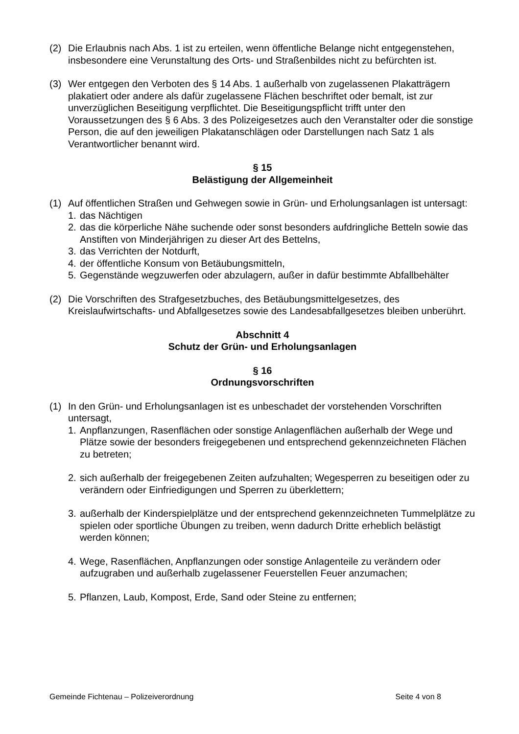(2) Die Erlaubnis nach Abs. 1 ist zu erteilen, wenn öffentliche Belange nicht entgegenstehen, insbesondere eine Verunstaltung des Orts- und Straßenbildes nicht zu befürchten ist.
(3) Wer entgegen den Verboten des § 14 Abs. 1 außerhalb von zugelassenen Plakatträgern plakatiert oder andere als dafür zugelassene Flächen beschriftet oder bemalt, ist zur unverzüglichen Beseitigung verpflichtet. Die Beseitigungspflicht trifft unter den Voraussetzungen des § 6 Abs. 3 des Polizeigesetzes auch den Veranstalter oder die sonstige Person, die auf den jeweiligen Plakatanschlägen oder Darstellungen nach Satz 1 als Verantwortlicher benannt wird.
§ 15
Belästigung der Allgemeinheit
(1) Auf öffentlichen Straßen und Gehwegen sowie in Grün- und Erholungsanlagen ist untersagt:
1. das Nächtigen
2. das die körperliche Nähe suchende oder sonst besonders aufdringliche Betteln sowie das Anstiften von Minderjährigen zu dieser Art des Bettelns,
3. das Verrichten der Notdurft,
4. der öffentliche Konsum von Betäubungsmitteln,
5. Gegenstände wegzuwerfen oder abzulagern, außer in dafür bestimmte Abfallbehälter
(2) Die Vorschriften des Strafgesetzbuches, des Betäubungsmittelgesetzes, des Kreislaufwirtschafts- und Abfallgesetzes sowie des Landesabfallgesetzes bleiben unberührt.
Abschnitt 4
Schutz der Grün- und Erholungsanlagen
§ 16
Ordnungsvorschriften
(1) In den Grün- und Erholungsanlagen ist es unbeschadet der vorstehenden Vorschriften untersagt,
1. Anpflanzungen, Rasenflächen oder sonstige Anlagenflächen außerhalb der Wege und Plätze sowie der besonders freigegebenen und entsprechend gekennzeichneten Flächen zu betreten;
2. sich außerhalb der freigegebenen Zeiten aufzuhalten; Wegesperren zu beseitigen oder zu verändern oder Einfriedigungen und Sperren zu überklettern;
3. außerhalb der Kinderspielplätze und der entsprechend gekennzeichneten Tummelplätze zu spielen oder sportliche Übungen zu treiben, wenn dadurch Dritte erheblich belästigt werden können;
4. Wege, Rasenflächen, Anpflanzungen oder sonstige Anlagenteile zu verändern oder aufzugraben und außerhalb zugelassener Feuerstellen Feuer anzumachen;
5. Pflanzen, Laub, Kompost, Erde, Sand oder Steine zu entfernen;
Gemeinde Fichtenau – Polizeiverordnung Seite 4 von 8